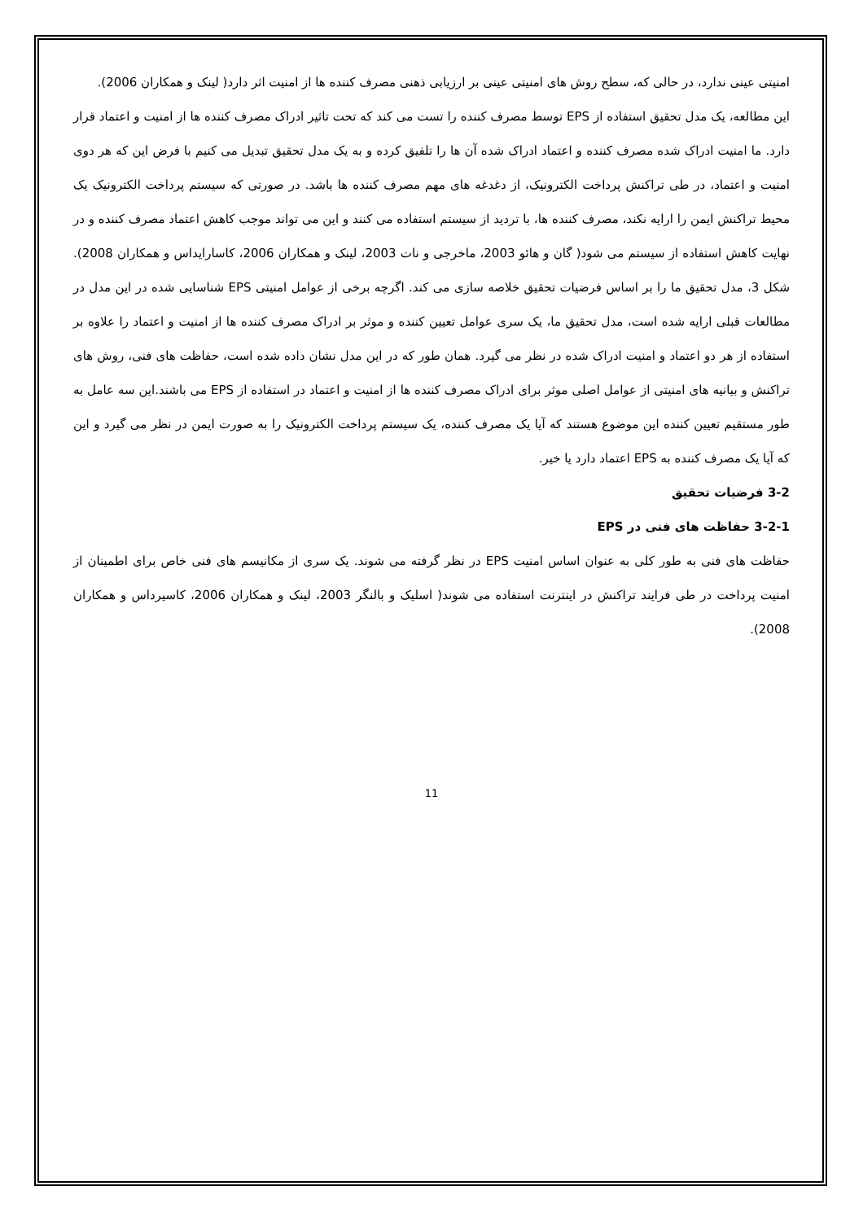امنیتی عینی ندارد، در حالی که، سطح روش های امنیتی عینی بر ارزیابی ذهنی مصرف کننده ها از امنیت اثر دارد( لینک و همکاران 2006).
این مطالعه، یک مدل تحقیق استفاده از EPS توسط مصرف کننده را تست می کند که تحت تاثیر ادراک مصرف کننده ها از امنیت و اعتماد قرار دارد. ما امنیت ادراک شده مصرف کننده و اعتماد ادراک شده آن ها را تلفیق کرده و به یک مدل تحقیق تبدیل می کنیم با فرض این که هر دوی امنیت و اعتماد، در طی تراکنش پرداخت الکترونیک، از دغدغه های مهم مصرف کننده ها باشد. در صورتی که سیستم پرداخت الکترونیک یک محیط تراکنش ایمن را ارایه نکند، مصرف کننده ها، با تردید از سیستم استفاده می کنند و این می تواند موجب کاهش اعتماد مصرف کننده و در نهایت کاهش استفاده از سیستم می شود( گان و هائو 2003، ماخرجی و نات 2003، لینک و همکاران 2006، کاسارایداس و همکاران 2008). شکل 3، مدل تحقیق ما را بر اساس فرضیات تحقیق خلاصه سازی می کند. اگرچه برخی از عوامل امنیتی EPS شناسایی شده در این مدل در مطالعات قبلی ارایه شده است، مدل تحقیق ما، یک سری عوامل تعیین کننده و موثر بر ادراک مصرف کننده ها از امنیت و اعتماد را علاوه بر استفاده از هر دو اعتماد و امنیت ادراک شده در نظر می گیرد. همان طور که در این مدل نشان داده شده است، حفاظت های فنی، روش های تراکنش و بیانیه های امنیتی از عوامل اصلی موثر برای ادراک مصرف کننده ها از امنیت و اعتماد در استفاده از EPS می باشند.این سه عامل به طور مستقیم تعیین کننده این موضوع هستند که آیا یک مصرف کننده، یک سیستم پرداخت الکترونیک را به صورت ایمن در نظر می گیرد و این که آیا یک مصرف کننده به EPS اعتماد دارد یا خیر.
3-2 فرضیات تحقیق
3-2-1 حفاظت های فنی در EPS
حفاظت های فنی به طور کلی به عنوان اساس امنیت EPS در نظر گرفته می شوند. یک سری از مکانیسم های فنی خاص برای اطمینان از امنیت پرداخت در طی فرایند تراکنش در اینترنت استفاده می شوند( اسلیک و بالنگر 2003، لینک و همکاران 2006، کاسیرداس و همکاران 2008).
11